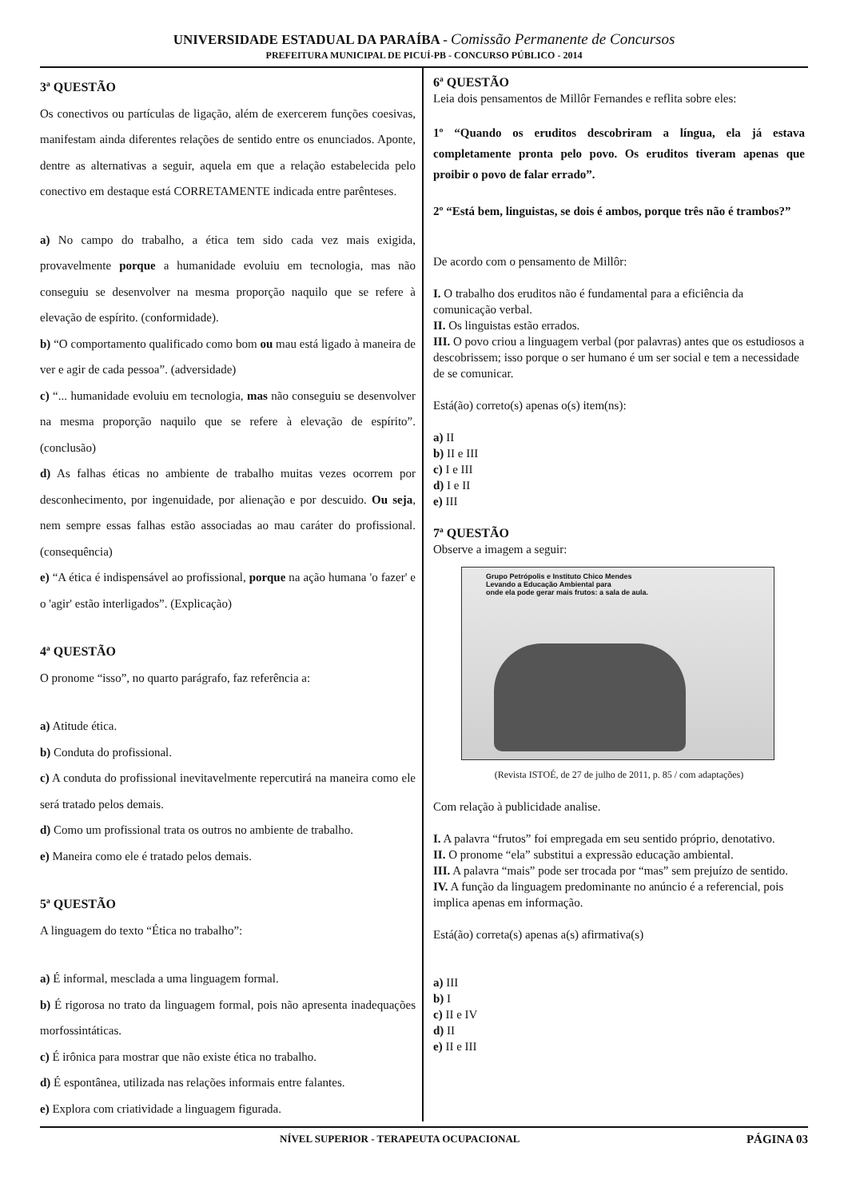UNIVERSIDADE ESTADUAL DA PARAÍBA - Comissão Permanente de Concursos
PREFEITURA MUNICIPAL DE PICUÍ-PB - CONCURSO PÚBLICO - 2014
3ª QUESTÃO
Os conectivos ou partículas de ligação, além de exercerem funções coesivas, manifestam ainda diferentes relações de sentido entre os enunciados. Aponte, dentre as alternativas a seguir, aquela em que a relação estabelecida pelo conectivo em destaque está CORRETAMENTE indicada entre parênteses.
a) No campo do trabalho, a ética tem sido cada vez mais exigida, provavelmente porque a humanidade evoluiu em tecnologia, mas não conseguiu se desenvolver na mesma proporção naquilo que se refere à elevação de espírito. (conformidade).
b) “O comportamento qualificado como bom ou mau está ligado à maneira de ver e agir de cada pessoa”. (adversidade)
c) “... humanidade evoluiu em tecnologia, mas não conseguiu se desenvolver na mesma proporção naquilo que se refere à elevação de espírito”. (conclusão)
d) As falhas éticas no ambiente de trabalho muitas vezes ocorrem por desconhecimento, por ingenuidade, por alienação e por descuido. Ou seja, nem sempre essas falhas estão associadas ao mau caráter do profissional. (consequência)
e) “A ética é indispensável ao profissional, porque na ação humana 'o fazer' e o 'agir' estão interligados”. (Explicação)
4ª QUESTÃO
O pronome “isso”, no quarto parágrafo, faz referência a:
a) Atitude ética.
b) Conduta do profissional.
c) A conduta do profissional inevitavelmente repercutirá na maneira como ele será tratado pelos demais.
d) Como um profissional trata os outros no ambiente de trabalho.
e) Maneira como ele é tratado pelos demais.
5ª QUESTÃO
A linguagem do texto “Ética no trabalho”:
a) É informal, mesclada a uma linguagem formal.
b) É rigorosa no trato da linguagem formal, pois não apresenta inadequações morfossintáticas.
c) É irônica para mostrar que não existe ética no trabalho.
d) É espontânea, utilizada nas relações informais entre falantes.
e) Explora com criatividade a linguagem figurada.
6ª QUESTÃO
Leia dois pensamentos de Millôr Fernandes e reflita sobre eles:
1º “Quando os eruditos descobriram a língua, ela já estava completamente pronta pelo povo. Os eruditos tiveram apenas que proibir o povo de falar errado”.
2º “Está bem, linguistas, se dois é ambos, porque três não é trambos?”
De acordo com o pensamento de Millôr:
I. O trabalho dos eruditos não é fundamental para a eficiência da comunicação verbal.
II. Os linguistas estão errados.
III. O povo criou a linguagem verbal (por palavras) antes que os estudiosos a descobrissem; isso porque o ser humano é um ser social e tem a necessidade de se comunicar.
Está(ão) correto(s) apenas o(s) item(ns):
a) II
b) II e III
c) I e III
d) I e II
e) III
7ª QUESTÃO
Observe a imagem a seguir:
Grupo Petrópolis e Instituto Chico Mendes
Levando a Educação Ambiental para
onde ela pode gerar mais frutos: a sala de aula.
(Revista ISTOÉ, de 27 de julho de 2011, p. 85 / com adaptações)
Com relação à publicidade analise.
I. A palavra “frutos” foi empregada em seu sentido próprio, denotativo.
II. O pronome “ela” substitui a expressão educação ambiental.
III. A palavra “mais” pode ser trocada por “mas” sem prejuízo de sentido.
IV. A função da linguagem predominante no anúncio é a referencial, pois implica apenas em informação.
Está(ão) correta(s) apenas a(s) afirmativa(s)
a) III
b) I
c) II e IV
d) II
e) II e III
NÍVEL SUPERIOR - TERAPEUTA OCUPACIONAL PÁGINA 03